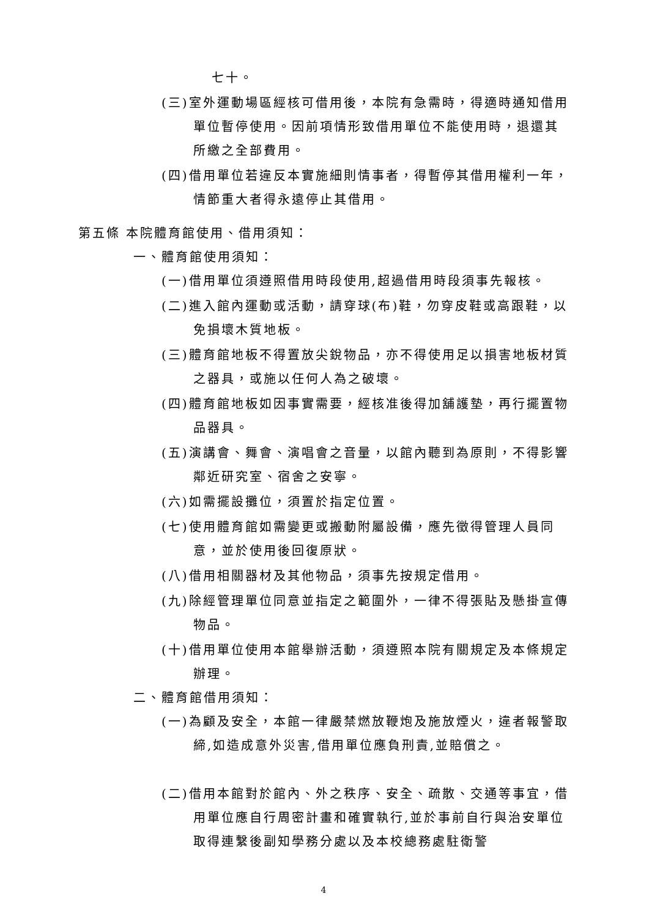七十。
(三)室外運動場區經核可借用後，本院有急需時，得適時通知借用單位暫停使用。因前項情形致借用單位不能使用時，退還其所繳之全部費用。
(四)借用單位若違反本實施細則情事者，得暫停其借用權利一年，情節重大者得永遠停止其借用。
第五條 本院體育館使用、借用須知：
一、體育館使用須知：
(一)借用單位須遵照借用時段使用,超過借用時段須事先報核。
(二)進入館內運動或活動，請穿球(布)鞋，勿穿皮鞋或高跟鞋，以免損壞木質地板。
(三)體育館地板不得置放尖銳物品，亦不得使用足以損害地板材質之器具，或施以任何人為之破壞。
(四)體育館地板如因事實需要，經核准後得加舖護墊，再行擺置物品器具。
(五)演講會、舞會、演唱會之音量，以館內聽到為原則，不得影響鄰近研究室、宿舍之安寧。
(六)如需擺設攤位，須置於指定位置。
(七)使用體育館如需變更或搬動附屬設備，應先徵得管理人員同意，並於使用後回復原狀。
(八)借用相關器材及其他物品，須事先按規定借用。
(九)除經管理單位同意並指定之範圍外，一律不得張貼及懸掛宣傳物品。
(十)借用單位使用本館舉辦活動，須遵照本院有關規定及本條規定辦理。
二、體育館借用須知：
(一)為顧及安全，本館一律嚴禁燃放鞭炮及施放煙火，違者報警取締,如造成意外災害,借用單位應負刑責,並賠償之。
(二)借用本館對於館內、外之秩序、安全、疏散、交通等事宜，借用單位應自行周密計畫和確實執行,並於事前自行與治安單位取得連繫後副知學務分處以及本校總務處駐衛警
4